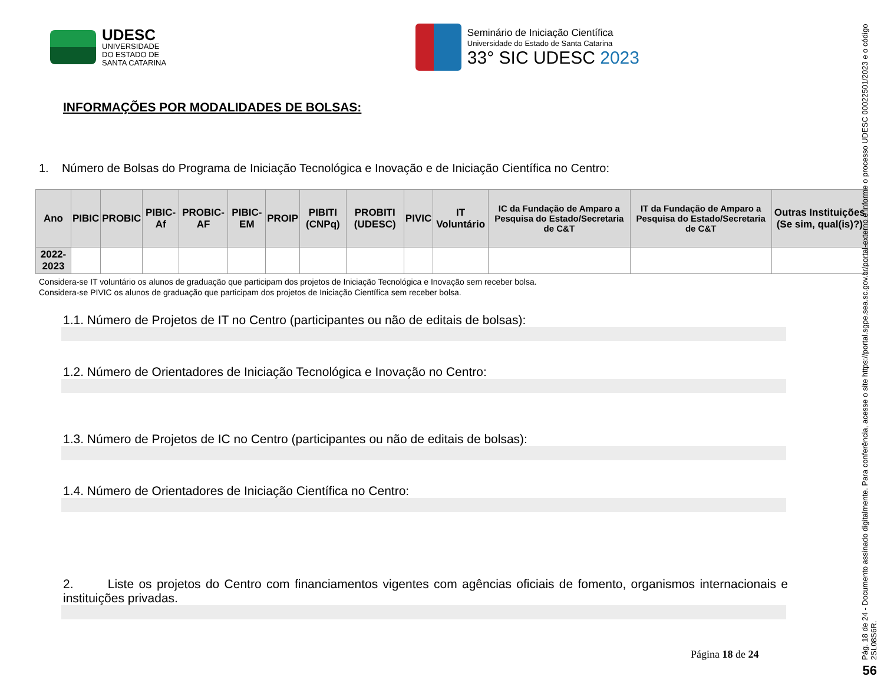UDESC
UNIVERSIDADE
DO ESTADO DE
SANTA CATARINA
Seminário de Iniciação Científica
Universidade do Estado de Santa Catarina
33° SIC UDESC 2023
INFORMAÇÕES POR MODALIDADES DE BOLSAS:
1. Número de Bolsas do Programa de Iniciação Tecnológica e Inovação e de Iniciação Científica no Centro:
| Ano | PIBIC | PROBIC | PIBIC-Af | PROBIC-AF | PIBIC-EM | PROIP | PIBITI (CNPq) | PROBITI (UDESC) | PIVIC | IT Voluntário | IC da Fundação de Amparo a Pesquisa do Estado/Secretaria de C&T | IT da Fundação de Amparo a Pesquisa do Estado/Secretaria de C&T | Outras Instituições (Se sim, qual(is)?) |
| --- | --- | --- | --- | --- | --- | --- | --- | --- | --- | --- | --- | --- | --- |
| 2022-2023 | | | | | | | | | | | | | |
Considera-se IT voluntário os alunos de graduação que participam dos projetos de Iniciação Tecnológica e Inovação sem receber bolsa.
Considera-se PIVIC os alunos de graduação que participam dos projetos de Iniciação Científica sem receber bolsa.
1.1. Número de Projetos de IT no Centro (participantes ou não de editais de bolsas):
1.2. Número de Orientadores de Iniciação Tecnológica e Inovação no Centro:
1.3. Número de Projetos de IC no Centro (participantes ou não de editais de bolsas):
1.4. Número de Orientadores de Iniciação Científica no Centro:
2. Liste os projetos do Centro com financiamentos vigentes com agências oficiais de fomento, organismos internacionais e instituições privadas.
Página 18 de 24
Pág. 18 de 24 - Documento assinado digitalmente. Para conferência, acesse o site https://portal.sgpe.sea.sc.gov.br/portal-externo e informe o processo UDESC 00022501/2023 e o código 2SL08S6R.
56